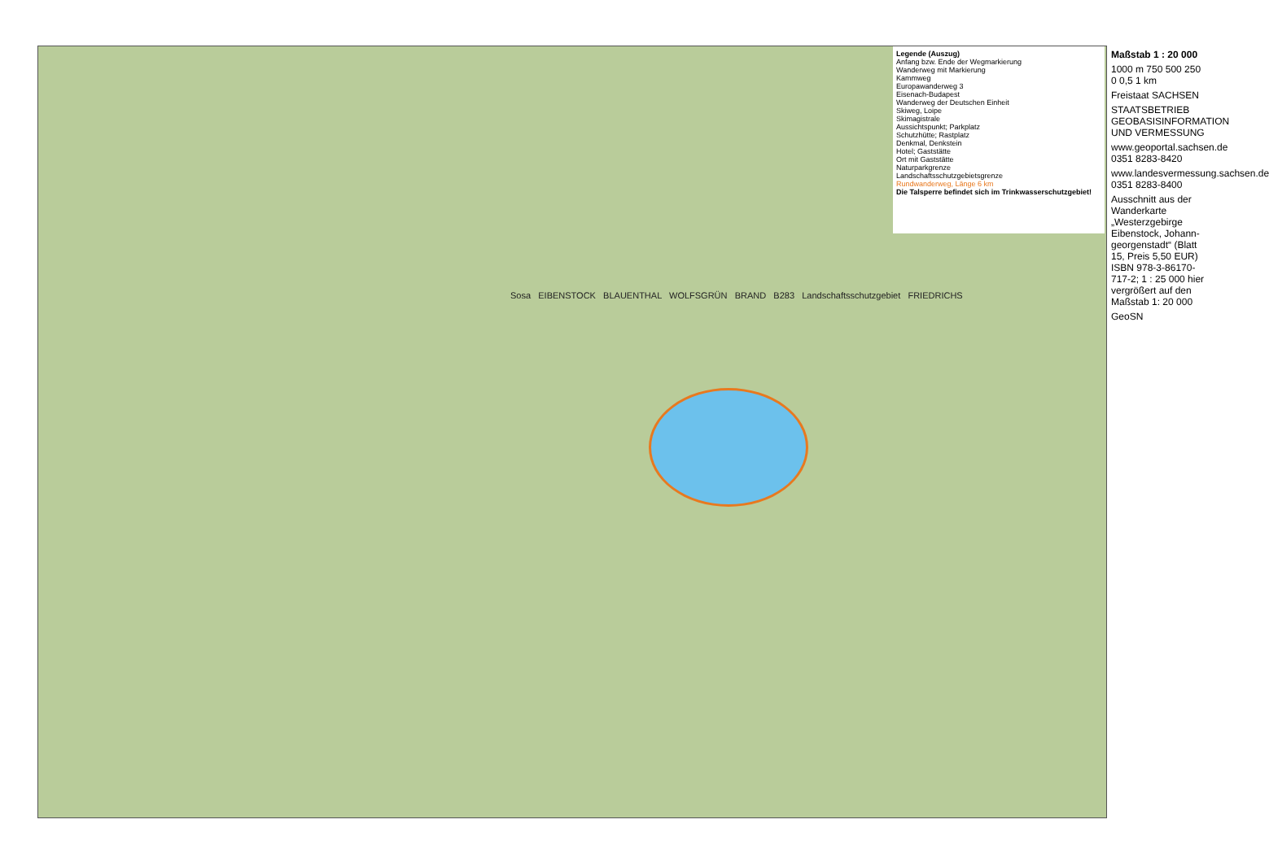Legende (Auszug)
Anfang bzw. Ende der Wegmarkierung
Wanderweg mit Markierung
Kammweg
Europawanderweg 3
Eisenach-Budapest
Wanderweg der Deutschen Einheit
Skiweg, Loipe
Skimagistrale
Aussichtspunkt; Parkplatz
Schutzhütte; Rastplatz
Denkmal, Denkstein
Hotel; Gaststätte
Ort mit Gaststätte
Naturparkgrenze
Landschaftsschutzgebietsgrenze
Rundwanderweg, Länge 6 km
Die Talsperre befindet sich im Trinkwasserschutzgebiet!
Sosa EIBENSTOCK BLAUENTHAL WOLFSGRÜN BRAND B283 Landschaftsschutzgebiet FRIEDRICHS
Maßstab 1 : 20 000
1000 m 750 500 250 0 0,5 1 km
Freistaat SACHSEN
STAATSBETRIEB GEOBASISINFORMATION UND VERMESSUNG
www.geoportal.sachsen.de 0351 8283-8420
www.landesvermessung.sachsen.de 0351 8283-8400
Ausschnitt aus der Wanderkarte „Westerzgebirge Eibenstock, Johann­georgenstadt“ (Blatt 15, Preis 5,50 EUR) ISBN 978-3-86170-717-2; 1 : 25 000 hier vergrößert auf den Maßstab 1: 20 000
GeoSN